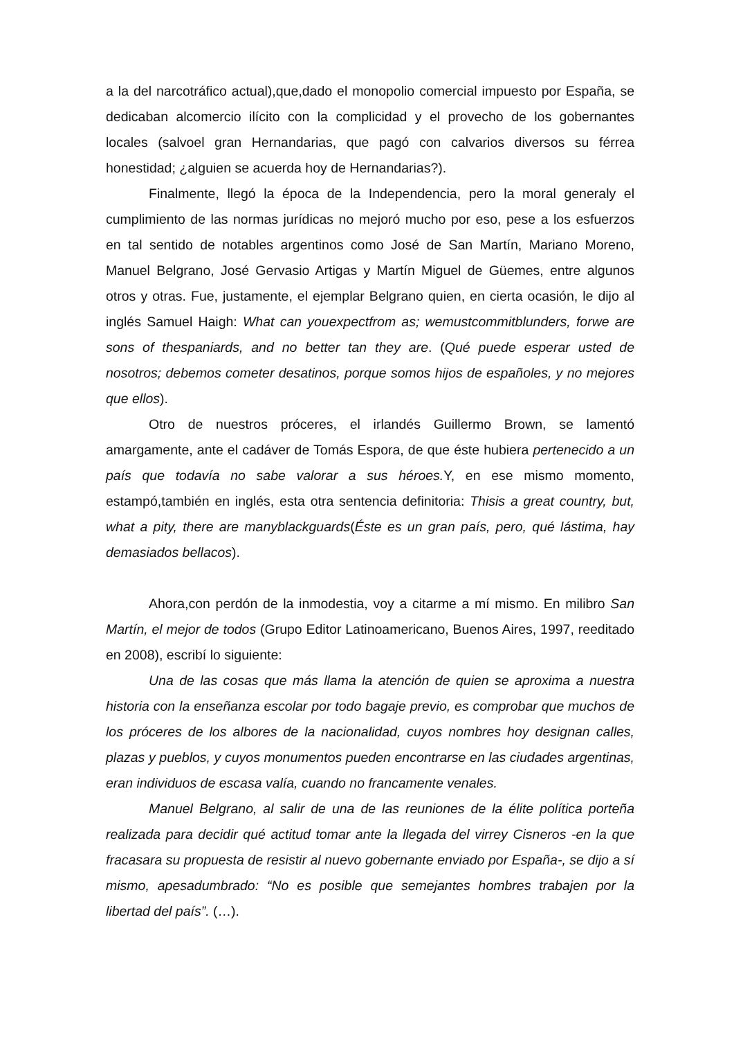a la del narcotráfico actual),que,dado el monopolio comercial impuesto por España, se dedicaban alcomercio ilícito con la complicidad y el provecho de los gobernantes locales (salvoel gran Hernandarias, que pagó con calvarios diversos su férrea honestidad; ¿alguien se acuerda hoy de Hernandarias?).
Finalmente, llegó la época de la Independencia, pero la moral generaly el cumplimiento de las normas jurídicas no mejoró mucho por eso, pese a los esfuerzos en tal sentido de notables argentinos como José de San Martín, Mariano Moreno, Manuel Belgrano, José Gervasio Artigas y Martín Miguel de Güemes, entre algunos otros y otras. Fue, justamente, el ejemplar Belgrano quien, en cierta ocasión, le dijo al inglés Samuel Haigh: What can youexpectfrom as; wemustcommitblunders, forwe are sons of thespaniards, and no better tan they are. (Qué puede esperar usted de nosotros; debemos cometer desatinos, porque somos hijos de españoles, y no mejores que ellos).
Otro de nuestros próceres, el irlandés Guillermo Brown, se lamentó amargamente, ante el cadáver de Tomás Espora, de que éste hubiera pertenecido a un país que todavía no sabe valorar a sus héroes. Y, en ese mismo momento, estampó,también en inglés, esta otra sentencia definitoria: Thisis a great country, but, what a pity, there are manyblackguards(Éste es un gran país, pero, qué lástima, hay demasiados bellacos).
Ahora,con perdón de la inmodestia, voy a citarme a mí mismo. En milibro San Martín, el mejor de todos (Grupo Editor Latinoamericano, Buenos Aires, 1997, reeditado en 2008), escribí lo siguiente:
Una de las cosas que más llama la atención de quien se aproxima a nuestra historia con la enseñanza escolar por todo bagaje previo, es comprobar que muchos de los próceres de los albores de la nacionalidad, cuyos nombres hoy designan calles, plazas y pueblos, y cuyos monumentos pueden encontrarse en las ciudades argentinas, eran individuos de escasa valía, cuando no francamente venales.
Manuel Belgrano, al salir de una de las reuniones de la élite política porteña realizada para decidir qué actitud tomar ante la llegada del virrey Cisneros -en la que fracasara su propuesta de resistir al nuevo gobernante enviado por España-, se dijo a sí mismo, apesadumbrado: “No es posible que semejantes hombres trabajen por la libertad del país”. (…).